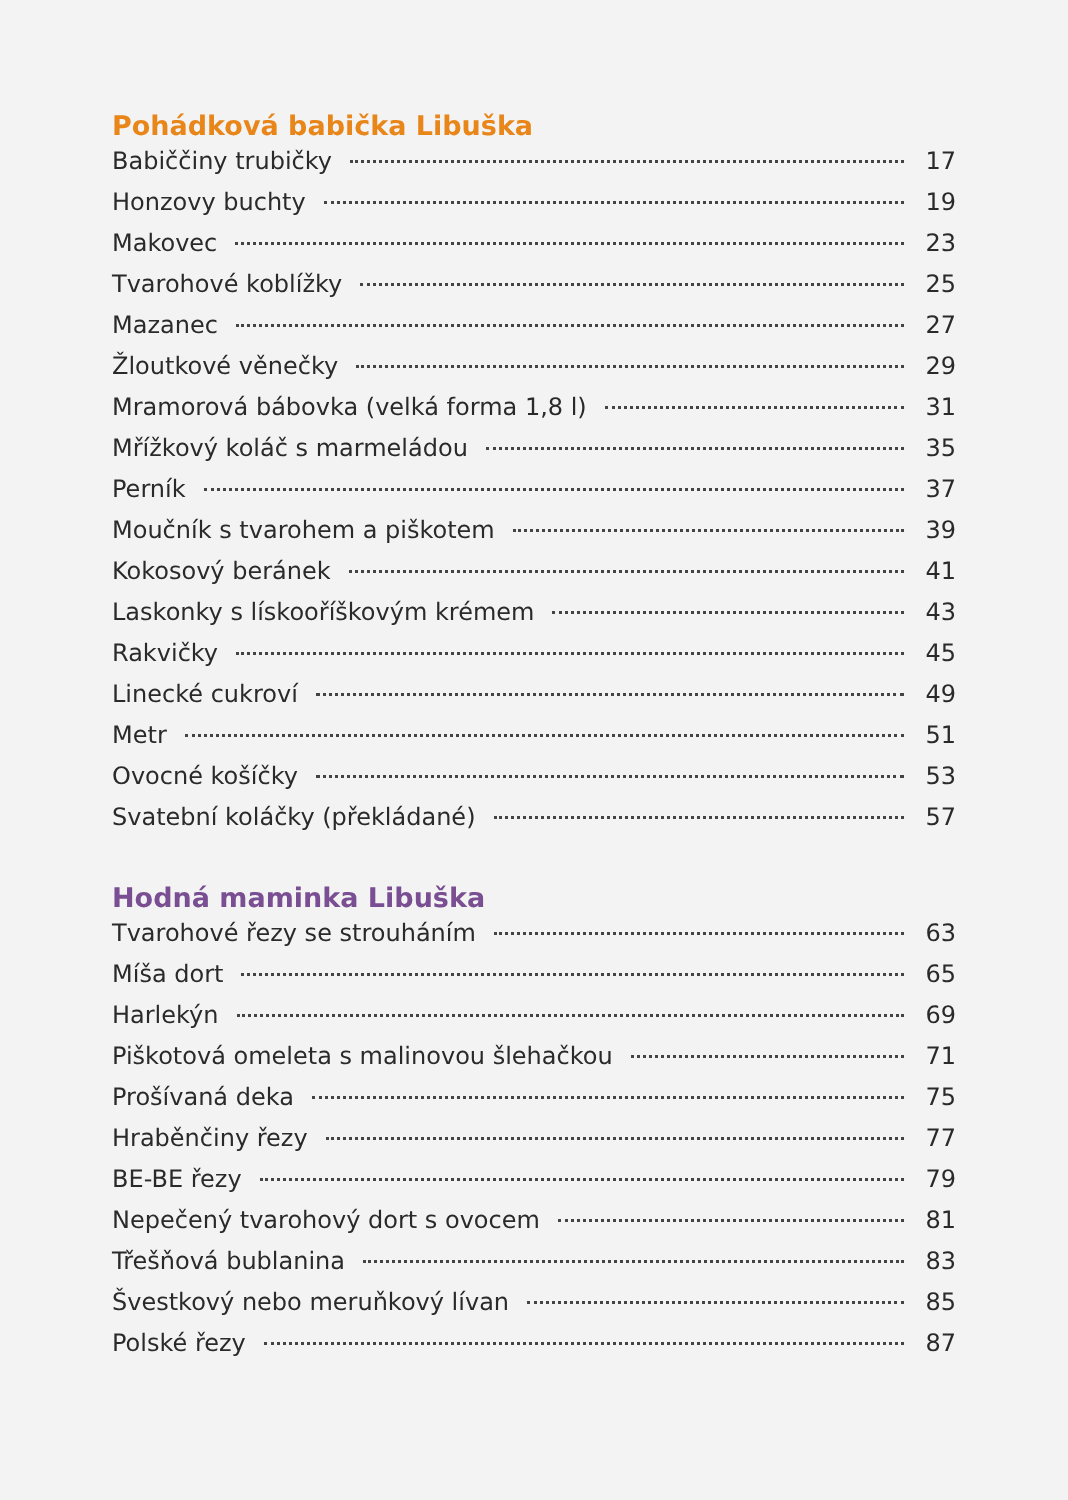Pohádková babička Libuška
Babiččiny trubičky 17
Honzovy buchty 19
Makovec 23
Tvarohové koblížky 25
Mazanec 27
Žloutkové věnečky 29
Mramorová bábovka (velká forma 1,8 l) 31
Mřížkový koláč s marmeládou 35
Perník 37
Moučník s tvarohem a piškotem 39
Kokosový beránek 41
Laskonky s lískooříškovým krémem 43
Rakvičky 45
Linecké cukroví 49
Metr 51
Ovocné košíčky 53
Svatební koláčky (překládané) 57
Hodná maminka Libuška
Tvarohové řezy se strouháním 63
Míša dort 65
Harlekýn 69
Piškotová omeleta s malinovou šlehačkou 71
Prošívaná deka 75
Hraběnčiny řezy 77
BE-BE řezy 79
Nepečený tvarohový dort s ovocem 81
Třešňová bublanina 83
Švestkový nebo meruňkový lívan 85
Polské řezy 87